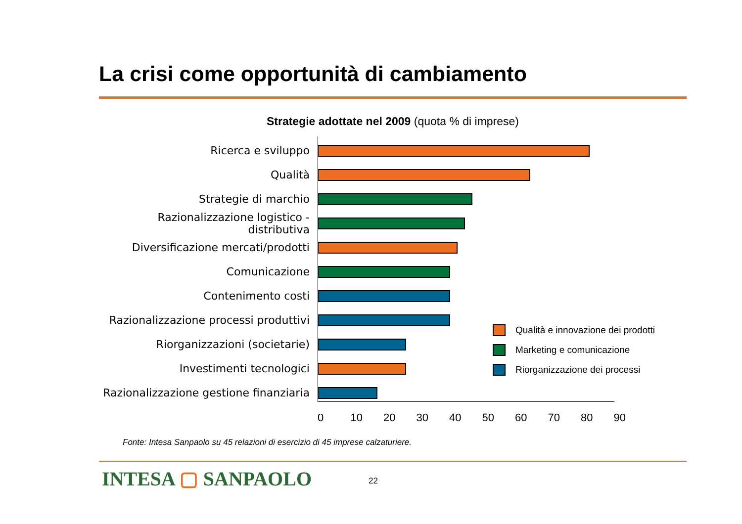La crisi come opportunità di cambiamento
Strategie adottate nel 2009 (quota % di imprese)
Ricerca e sviluppo
Qualità
Strategie di marchio
Razionalizzazione logistico - distributiva
Diversificazione mercati/prodotti
Comunicazione
Contenimento costi
Razionalizzazione processi produttivi
Riorganizzazioni (societarie)
Investimenti tecnologici
Razionalizzazione gestione finanziaria
0 10 20 30 40 50 60 70 80 90
Qualità e innovazione dei prodotti
Marketing e comunicazione
Riorganizzazione dei processi
Fonte: Intesa Sanpaolo su 45 relazioni di esercizio di 45 imprese calzaturiere.
INTESA ▢ SANPAOLO 22